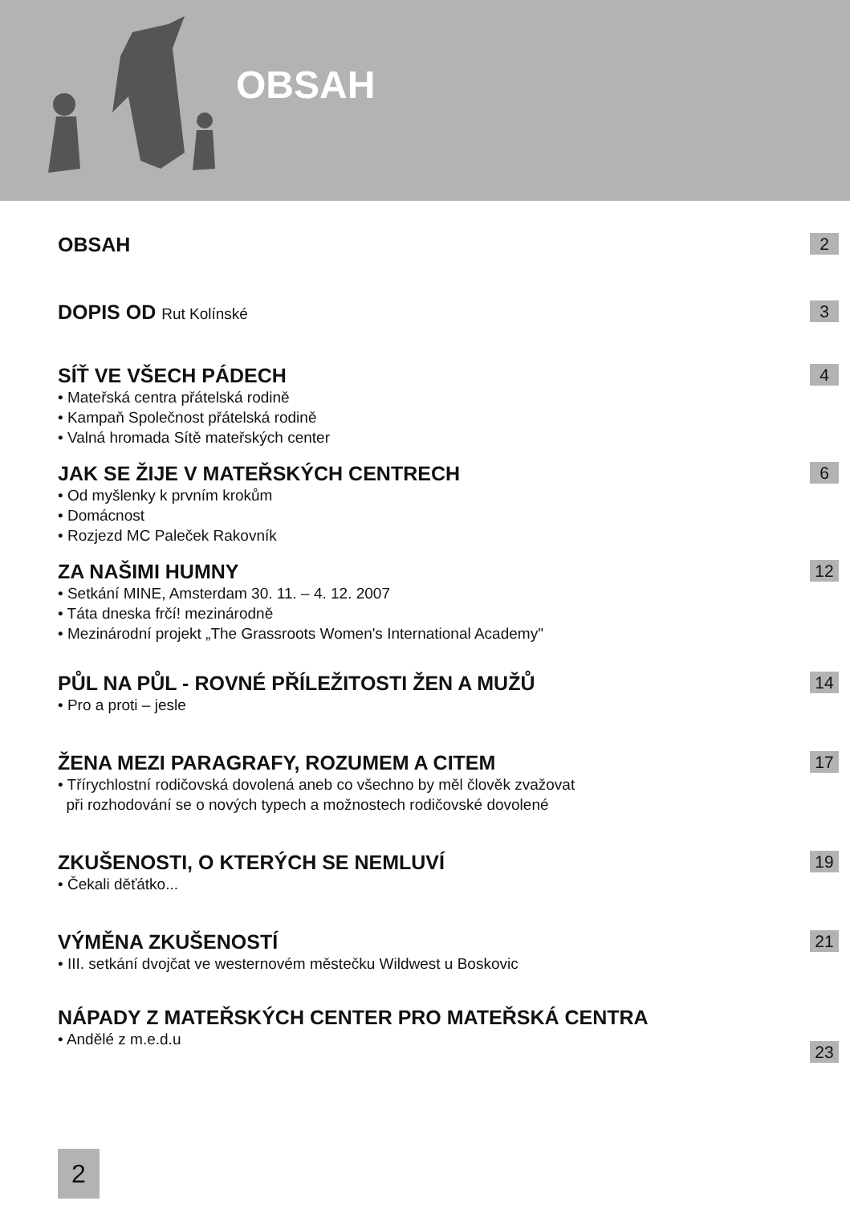OBSAH
OBSAH
2
DOPIS OD Rut Kolínské
3
SÍŤ VE VŠECH PÁDECH
• Mateřská centra přátelská rodině
• Kampaň Společnost přátelská rodině
• Valná hromada Sítě mateřských center
4
JAK SE ŽIJE V MATEŘSKÝCH CENTRECH
• Od myšlenky k prvním krokům
• Domácnost
• Rozjezd MC Paleček Rakovník
6
ZA NAŠIMI HUMNY
• Setkání MINE, Amsterdam 30. 11. – 4. 12. 2007
• Táta dneska frčí! mezinárodně
• Mezinárodní projekt „The Grassroots Women's International Academy"
12
PŮL NA PŮL - ROVNÉ PŘÍLEŽITOSTI ŽEN A MUŽŮ
• Pro a proti – jesle
14
ŽENA MEZI PARAGRAFY, ROZUMEM A CITEM
• Třírychlostní rodičovská dovolená aneb co všechno by měl člověk zvažovat
při rozhodování se o nových typech a možnostech rodičovské dovolené
17
ZKUŠENOSTI, O KTERÝCH SE NEMLUVÍ
• Čekali děťátko...
19
VÝMĚNA ZKUŠENOSTÍ
• III. setkání dvojčat ve westernovém městečku Wildwest u Boskovic
21
NÁPADY Z MATEŘSKÝCH CENTER PRO MATEŘSKÁ CENTRA
• Andělé z m.e.d.u
23
2